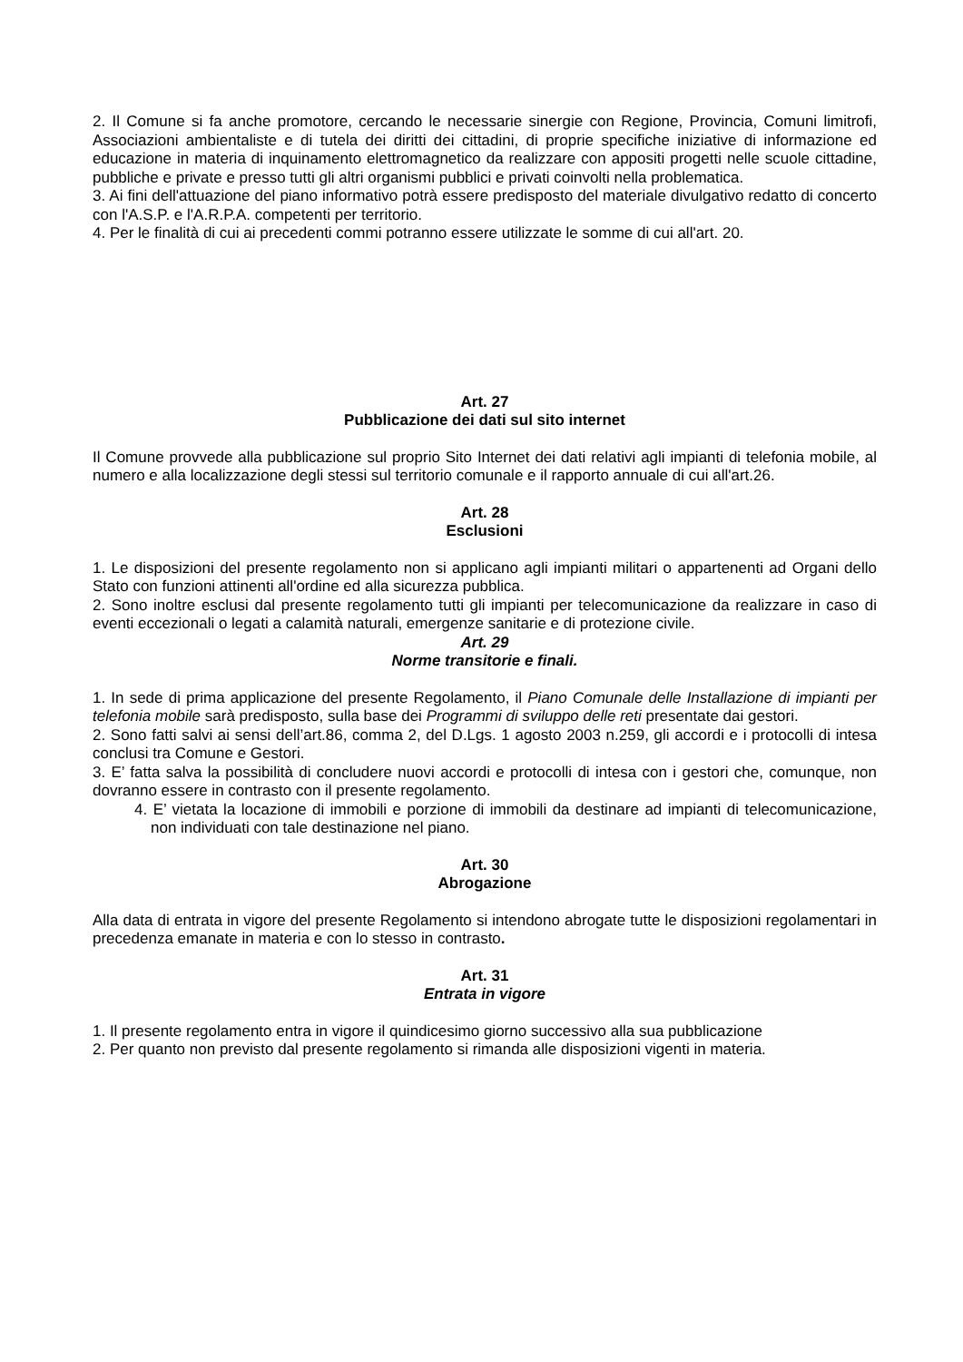2. Il Comune si fa anche promotore, cercando le necessarie sinergie con Regione, Provincia, Comuni limitrofi, Associazioni ambientaliste e di tutela dei diritti dei cittadini, di proprie specifiche iniziative di informazione ed educazione in materia di inquinamento elettromagnetico da realizzare con appositi progetti nelle scuole cittadine, pubbliche e private e presso tutti gli altri organismi pubblici e privati coinvolti nella problematica.
3. Ai fini dell'attuazione del piano informativo potrà essere predisposto del materiale divulgativo redatto di concerto con l'A.S.P. e l'A.R.P.A. competenti per territorio.
4. Per le finalità di cui ai precedenti commi potranno essere utilizzate le somme di cui all'art. 20.
Art. 27
Pubblicazione dei dati sul sito internet
Il Comune provvede alla pubblicazione sul proprio Sito Internet dei dati relativi agli impianti di telefonia mobile, al numero e alla localizzazione degli stessi sul territorio comunale e il rapporto annuale di cui all'art.26.
Art. 28
Esclusioni
1. Le disposizioni del presente regolamento non si applicano agli impianti militari o appartenenti ad Organi dello Stato con funzioni attinenti all'ordine ed alla sicurezza pubblica.
2. Sono inoltre esclusi dal presente regolamento tutti gli impianti per telecomunicazione da realizzare in caso di eventi eccezionali o legati a calamità naturali, emergenze sanitarie e di protezione civile.
Art. 29
Norme transitorie e finali.
1. In sede di prima applicazione del presente Regolamento, il Piano Comunale delle Installazione di impianti per telefonia mobile sarà predisposto, sulla base dei Programmi di sviluppo delle reti presentate dai gestori.
2. Sono fatti salvi ai sensi dell’art.86, comma 2, del D.Lgs. 1 agosto 2003 n.259, gli accordi e i protocolli di intesa conclusi tra Comune e Gestori.
3. E’ fatta salva la possibilità di concludere nuovi accordi e protocolli di intesa con i gestori che, comunque, non dovranno essere in contrasto con il presente regolamento.
4. E’ vietata la locazione di immobili e porzione di immobili da destinare ad impianti di telecomunicazione, non individuati con tale destinazione nel piano.
Art. 30
Abrogazione
Alla data di entrata in vigore del presente Regolamento si intendono abrogate tutte le disposizioni regolamentari in precedenza emanate in materia e con lo stesso in contrasto.
Art. 31
Entrata in vigore
1. Il presente regolamento entra in vigore il quindicesimo giorno successivo alla sua pubblicazione
2. Per quanto non previsto dal presente regolamento si rimanda alle disposizioni vigenti in materia.